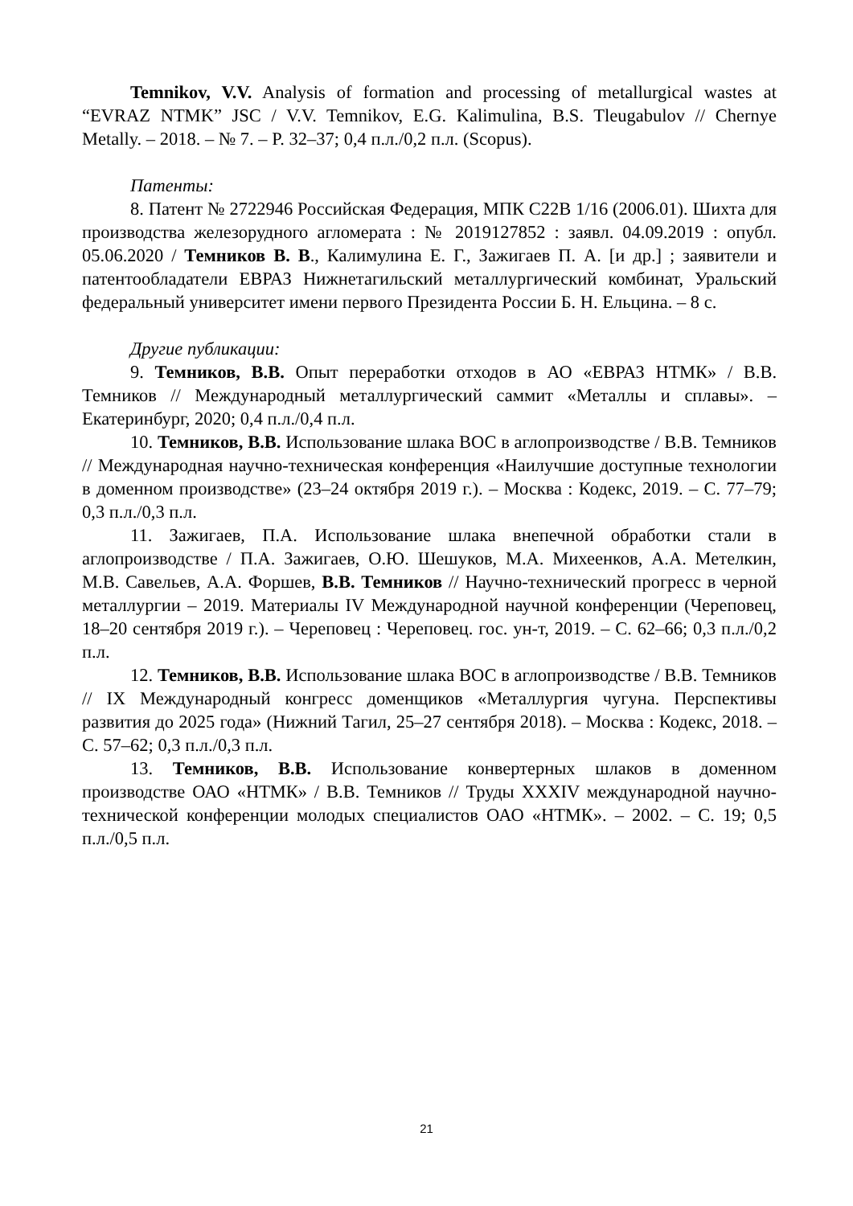Temnikov, V.V. Analysis of formation and processing of metallurgical wastes at “EVRAZ NTMK” JSC / V.V. Temnikov, E.G. Kalimulina, B.S. Tleugabulov // Chernye Metally. – 2018. – № 7. – P. 32–37; 0,4 п.л./0,2 п.л. (Scopus).
Патенты:
8. Патент № 2722946 Российская Федерация, МПК C22B 1/16 (2006.01). Шихта для производства железорудного агломерата : № 2019127852 : заявл. 04.09.2019 : опубл. 05.06.2020 / Темников В. В., Калимулина Е. Г., Зажигаев П. А. [и др.] ; заявители и патентообладатели ЕВРАЗ Нижнетагильский металлургический комбинат, Уральский федеральный университет имени первого Президента России Б. Н. Ельцина. – 8 с.
Другие публикации:
9. Темников, В.В. Опыт переработки отходов в АО «ЕВРАЗ НТМК» / В.В. Темников // Международный металлургический саммит «Металлы и сплавы». – Екатеринбург, 2020; 0,4 п.л./0,4 п.л.
10. Темников, В.В. Использование шлака ВОС в аглопроизводстве / В.В. Темников // Международная научно-техническая конференция «Наилучшие доступные технологии в доменном производстве» (23–24 октября 2019 г.). – Москва : Кодекс, 2019. – С. 77–79; 0,3 п.л./0,3 п.л.
11. Зажигаев, П.А. Использование шлака внепечной обработки стали в аглопроизводстве / П.А. Зажигаев, О.Ю. Шешуков, М.А. Михеенков, А.А. Метелкин, М.В. Савельев, А.А. Форшев, В.В. Темников // Научно-технический прогресс в черной металлургии – 2019. Материалы IV Международной научной конференции (Череповец, 18–20 сентября 2019 г.). – Череповец : Череповец. гос. ун-т, 2019. – С. 62–66; 0,3 п.л./0,2 п.л.
12. Темников, В.В. Использование шлака ВОС в аглопроизводстве / В.В. Темников // IX Международный конгресс доменщиков «Металлургия чугуна. Перспективы развития до 2025 года» (Нижний Тагил, 25–27 сентября 2018). – Москва : Кодекс, 2018. – С. 57–62; 0,3 п.л./0,3 п.л.
13. Темников, В.В. Использование конвертерных шлаков в доменном производстве ОАО «НТМК» / В.В. Темников // Труды XXXIV международной научно-технической конференции молодых специалистов ОАО «НТМК». – 2002. – С. 19; 0,5 п.л./0,5 п.л.
21